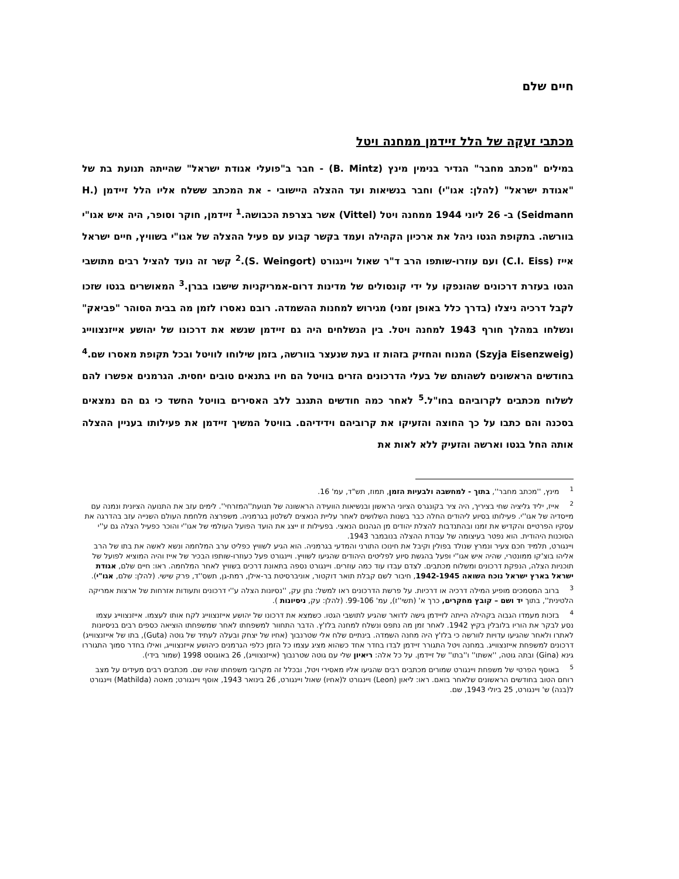חיים שלם
מכתבי זעקה של הלל זיידמן ממחנה ויטל
במילים "מכתב מחבר" הגדיר בנימין מינץ (B. Mintz) - חבר ב"פועלי אגודת ישראל" שהייתה תנועת בת של "אגודת ישראל" (להלן: אגו"י) וחבר בנשיאות ועד ההצלה היישובי - את המכתב ששלח אליו הלל זיידמן (H. Seidmann) ב- 26 ליוני 1944 ממחנה ויטל (Vittel) אשר בצרפת הכבושה.<sup>1</sup> זיידמן, חוקר וסופר, היה איש אגו"י בוורשה. בתקופת הגטו ניהל את ארכיון הקהילה ועמד בקשר קבוע עם פעיל ההצלה של אגו"י בשוויץ, חיים ישראל אייז (C.I. Eiss) ועם עוזרו-שותפו הרב ד"ר שאול ויינגורט (S. Weingort).<sup>2</sup> קשר זה נועד להציל רבים מתושבי הגטו בעזרת דרכונים שהונפקו על ידי קונסולים של מדינות דרום-אמריקניות שישבו בברן.<sup>3</sup> המאושרים בגטו שזכו לקבל דרכיה ניצלו (בדרך כלל באופן זמני) מגירוש למחנות ההשמדה. רובם נאסרו לזמן מה בבית הסוהר "פביאק" ונשלחו במהלך חורף 1943 למחנה ויטל. בין הנשלחים היה גם זיידמן שנשא את דרכונו של יהושע אייזנצווייג (Szyja Eisenzweig) המנוח והחזיק בזהות זו בעת שנעצר בוורשה, בזמן שילוחו לוויטל ובכל תקופת מאסרו שם.<sup>4</sup> בחודשים הראשונים לשהותם של בעלי הדרכונים הזרים בוויטל הם חיו בתנאים טובים יחסית. הגרמנים אפשרו להם לשלוח מכתבים לקרוביהם בחו"ל.<sup>5</sup> לאחר כמה חודשים התגנב ללב האסירים בוויטל החשד כי גם הם נמצאים בסכנה והם כתבו על כך החוצה והזעיקו את קרוביהם וידידיהם. בוויטל המשיך זיידמן את פעילותו בעניין ההצלה אותה החל בגטו וארשה והזעיק ללא לאות את
<sup>1</sup> מינץ, ''מכתב מחבר'', בתוך - למחשבה ולבעיות הזמן, תמוז, תש"ד, עמ' 16.
<sup>2</sup> אייז, יליד גליציה שחי בציריך, היה ציר בקונגרס הציוני הראשון ובנשיאות הוועידה הראשונה של תנועת''המזרחי''. לימים עזב את התנועה הציונית ונמנה עם מייסדיה של אגו''י. פעילותו בסיוע ליהודים החלה כבר בשנות השלושים לאחר עליית הנאצים לשלטון בגרמניה. משפרצה מלחמת העולם השנייה עזב בהדרגה את עסקיו הפרטיים והקדיש את זמנו ובהתנדבות להצלת יהודים מן הגהנום הנאצי. בפעילות זו ייצג את הועד הפועל העולמי של אגו''י והוכר כפעיל הצלה גם ע''י הסוכנות היהודית. הוא נפטר בעיצומה של עבודת ההצלה בנובמבר 1943.
ויינגורט, תלמיד חכם צעיר ונמרץ שנולד בפולין וקיבל את חינוכו התורני והמדעי בגרמניה. הוא הגיע לשוויץ כפליט ערב המלחמה ונשא לאשה את בתו של הרב אליהו בוצ'קו ממונטרי, שהיה איש אגו''י ופעל בהגשת סיוע לפליטים היהודים שהגיעו לשוויץ. ויינגורט פעל כעוזרו-שותפו הבכיר של אייז והיה המוציא לפועל של תוכניות הצלה, הנפקת דרכונים ומשלוח מכתבים. לצדם עבדו עוד כמה עוזרים. ויינגורט נספה בתאונת דרכים בשוויץ לאחר המלחמה. ראו: חיים שלם, אגודת ישראל בארץ ישראל נוכח השואה 1942-1945, חיבור לשם קבלת תואר דוקטור, אוניברסיטת בר-אילן, רמת-גן, תשס''ד, פרק שישי. (להלן: שלם, אגו"י).
<sup>3</sup> ברוב המסמכים מופיע המילה דרכיה או דרכיות. על פרשת הדרכונים ראו למשל: נתן עק, ''נסיונות הצלה ע''י דרכונים ותעודות אזרחות של ארצות אמריקה הלטינית'', בתוך יד ושם – קובץ מחקרים, כרך א' (תשי''ז), עמ' 99-106. (להלן: עק, ניסיונות ).
<sup>4</sup> בזכות מעמדו הגבוה בקהילה הייתה לזיידמן גישה לדואר שהגיע לתושבי הגטו. כשמצא את דרכונו של יהושע אייזנצווייג לקח אותו לעצמו. אייזנצווייג עצמו נסע לבקר את הוריו בלובלין בקיץ 1942. לאחר זמן מה נתפס ונשלח למחנה בלז'ץ. הדבר התחוור למשפחתו לאחר שמשפחתו הוציאה כספים רבים בניסיונות לאתרו ולאחר שהגיעו עדויות לוורשה כי בלז'ץ היה מחנה השמדה. בינתיים שלח אלי שטרנבוך (אחיו של יצחק ובעלה לעתיד של גוטה (Guta), בתו של אייזנצווייג) דרכונים למשפחת אייזנצווייג. במחנה ויטל התגורר זיידמן לבדו בחדר אחד כשהוא מציג עצמו כל הזמן כלפי הגרמנים כיהושע אייזנצווייג, ואילו בחדר סמוך התגוררו גינא (Gina) ובתה גוטה, ''אשתו'' ו''בתו'' של זיידמן. על כל אלה: ריאיון שלי עם גוטה שטרנבוך (אייזנצווייג), 26 באוגוסט 1998 (שמור בידי).
<sup>5</sup> באוסף הפרטי של משפחת ויינגורט שמורים מכתבים רבים שהגיעו אליו מאסירי ויטל, ובכלל זה מקרובי משפחתו שהיו שם. מכתבים רבים מעידים על מצב רוחם הטוב בחודשים הראשונים שלאחר בואם. ראו: ליאון (Leon) ויינגורט ל(אחיו) שאול ויינגורט, 26 בינואר 1943, אוסף ויינגורט; מאטה (Mathilda) ויינגורט ל(בנה) ש' ויינגורט, 25 ביולי 1943, שם.